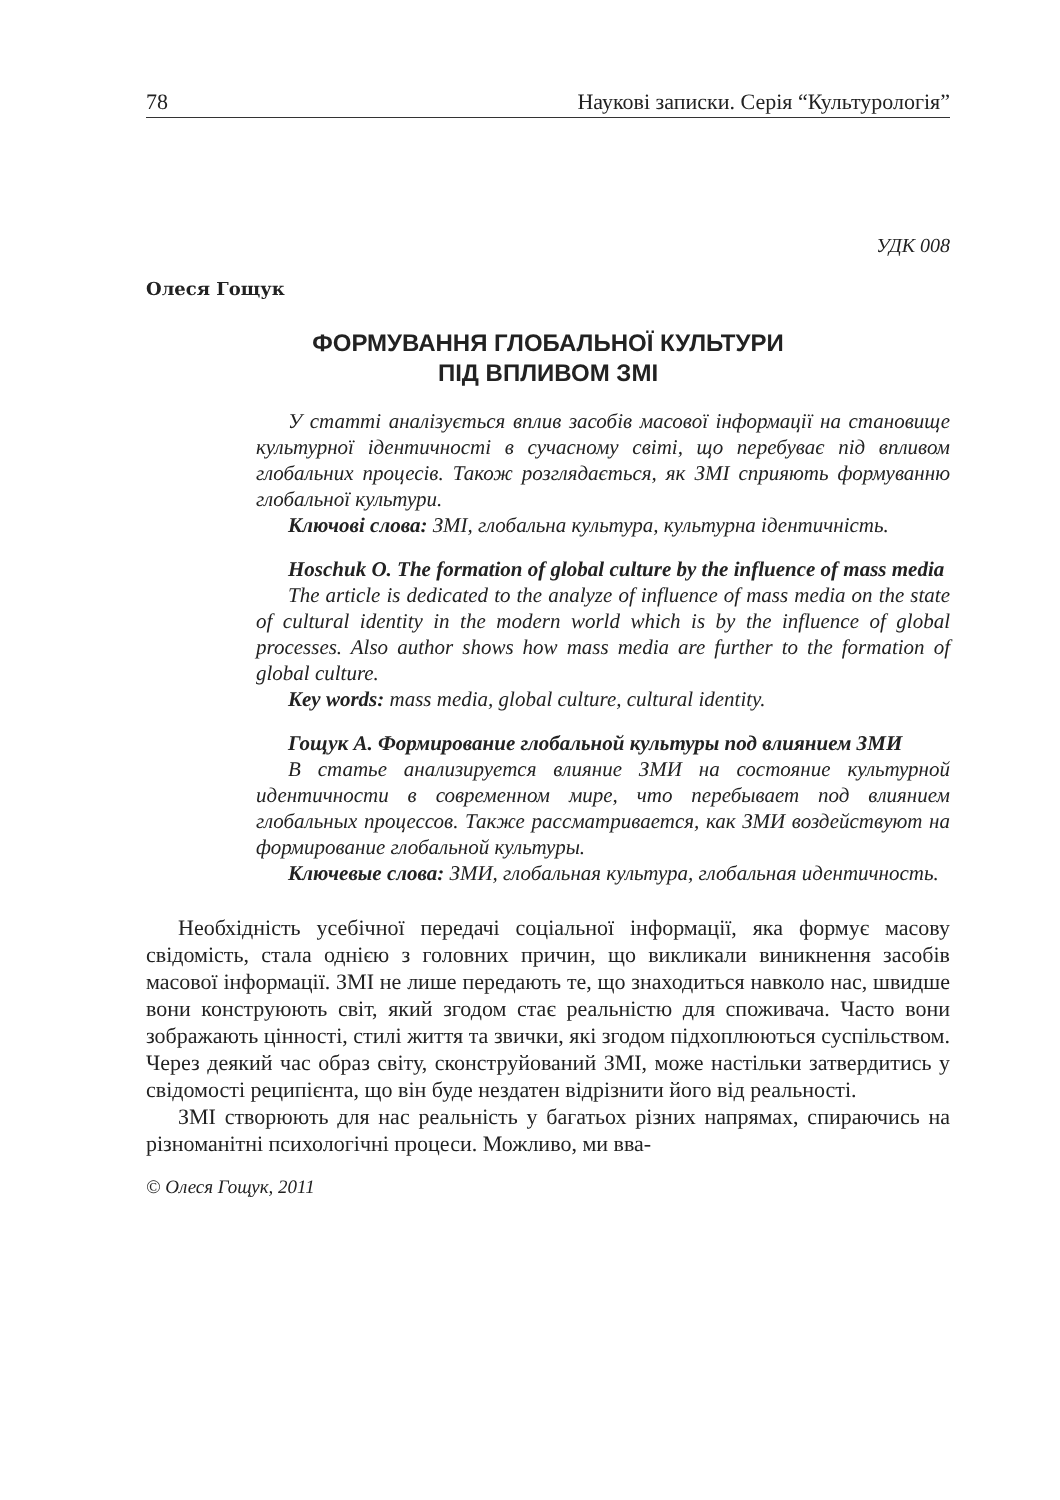78 Наукові записки. Серія “Культурологія”
УДК 008
Олеся Гощук
ФОРМУВАННЯ ГЛОБАЛЬНОЇ КУЛЬТУРИ
ПІД ВПЛИВОМ ЗМІ
У статті аналізується вплив засобів масової інформації на становище культурної ідентичності в сучасному світі, що перебуває під впливом глобальних процесів. Також розглядається, як ЗМІ сприяють формуванню глобальної культури.
Ключові слова: ЗМІ, глобальна культура, культурна ідентичність.
Hoschuk O. The formation of global culture by the influence of mass media
The article is dedicated to the analyze of influence of mass media on the state of cultural identity in the modern world which is by the influence of global processes. Also author shows how mass media are further to the formation of global culture.
Key words: mass media, global culture, cultural identity.
Гощук А. Формирование глобальной культуры под влиянием ЗМИ
В статье анализируется влияние ЗМИ на состояние культурной идентичности в современном мире, что перебывает под влиянием глобальных процессов. Также рассматривается, как ЗМИ воздействуют на формирование глобальной культуры.
Ключевые слова: ЗМИ, глобальная культура, глобальная идентичность.
Необхідність усебічної передачі соціальної інформації, яка формує масову свідомість, стала однією з головних причин, що викликали виникнення засобів масової інформації. ЗМІ не лише передають те, що знаходиться навколо нас, швидше вони конструюють світ, який згодом стає реальністю для споживача. Часто вони зображають цінності, стилі життя та звички, які згодом підхоплюються суспільством. Через деякий час образ світу, сконструйований ЗМІ, може настільки затвердитись у свідомості реципієнта, що він буде нездатен відрізнити його від реальності.
ЗМІ створюють для нас реальність у багатьох різних напрямах, спираючись на різноманітні психологічні процеси. Можливо, ми вва-
© Олеся Гощук, 2011